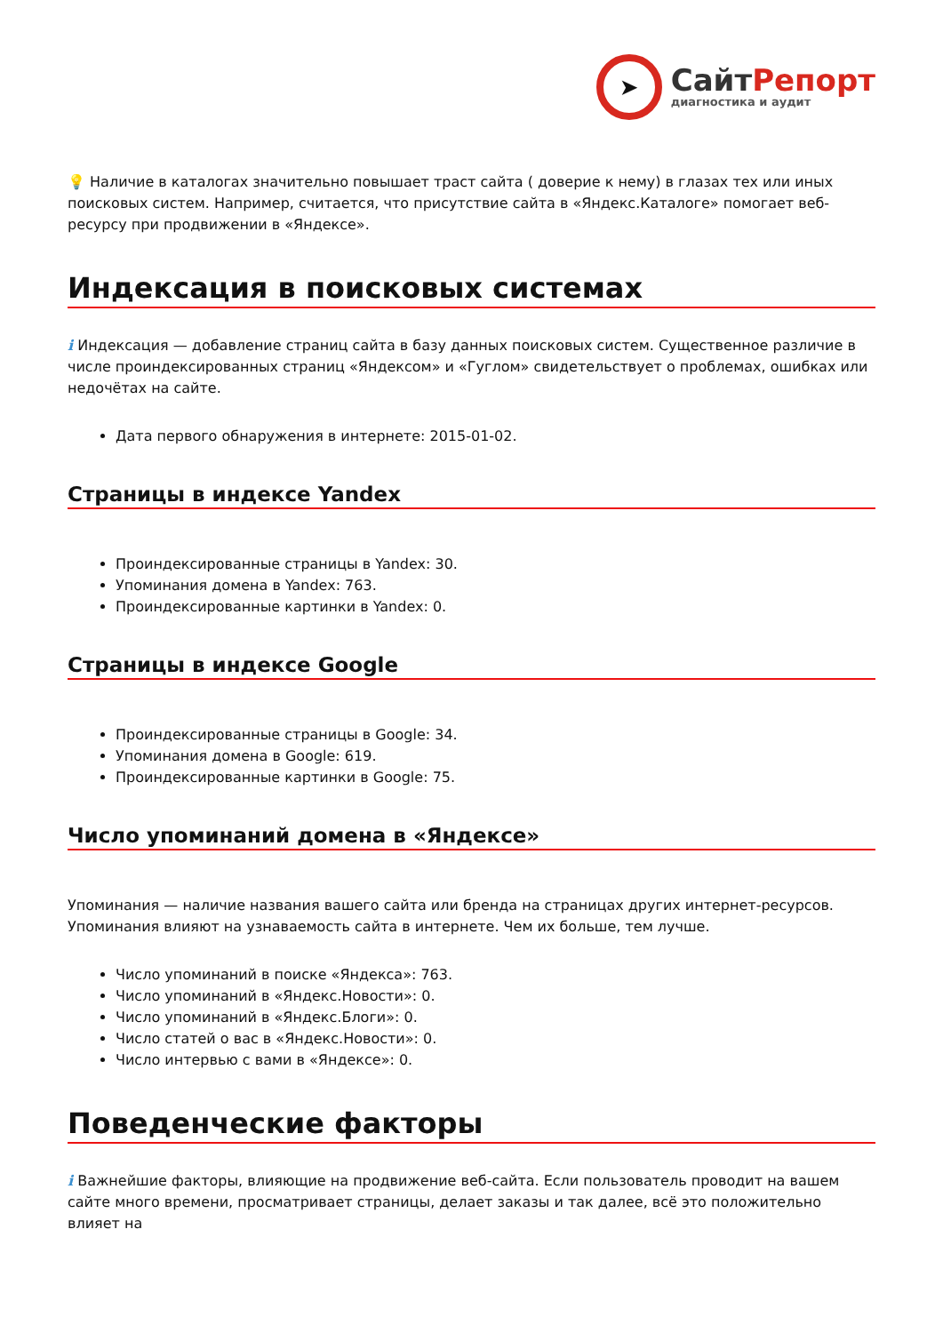➤
СайтРепорт
диагностика и аудит
💡 Наличие в каталогах значительно повышает траст сайта ( доверие к нему) в глазах тех или иных поисковых систем. Например, считается, что присутствие сайта в «Яндекс.Каталоге» помогает веб-ресурсу при продвижении в «Яндексе».
Индексация в поисковых системах
i Индексация — добавление страниц сайта в базу данных поисковых систем. Существенное различие в числе проиндексированных страниц «Яндексом» и «Гуглом» свидетельствует о проблемах, ошибках или недочётах на сайте.
Дата первого обнаружения в интернете: 2015-01-02.
Страницы в индексе Yandex
Проиндексированные страницы в Yandex: 30.
Упоминания домена в Yandex: 763.
Проиндексированные картинки в Yandex: 0.
Страницы в индексе Google
Проиндексированные страницы в Google: 34.
Упоминания домена в Google: 619.
Проиндексированные картинки в Google: 75.
Число упоминаний домена в «Яндексе»
Упоминания — наличие названия вашего сайта или бренда на страницах других интернет-ресурсов. Упоминания влияют на узнаваемость сайта в интернете. Чем их больше, тем лучше.
Число упоминаний в поиске «Яндекса»: 763.
Число упоминаний в «Яндекс.Новости»: 0.
Число упоминаний в «Яндекс.Блоги»: 0.
Число статей о вас в «Яндекс.Новости»: 0.
Число интервью с вами в «Яндексе»: 0.
Поведенческие факторы
i Важнейшие факторы, влияющие на продвижение веб-сайта. Если пользователь проводит на вашем сайте много времени, просматривает страницы, делает заказы и так далее, всё это положительно влияет на